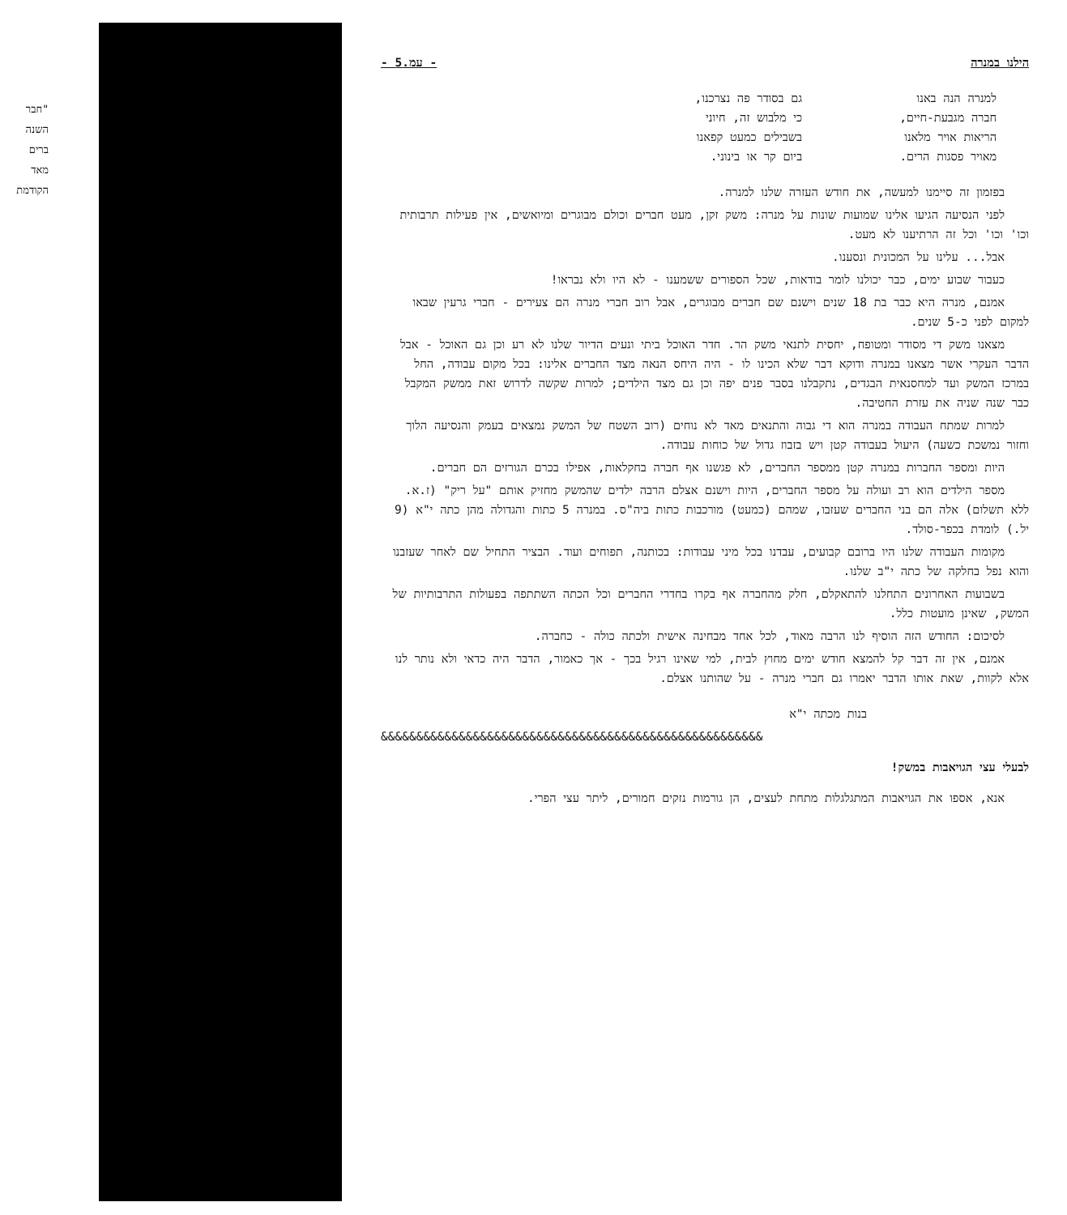"חבר
השנה
ברים
מאד
הקודמת
הילנו במנרה - עמ.5 -
למנרה הנה באנו
חברה מגבעת-חיים,
הריאות אויר מלאנו
מאויר פסגות הרים.
גם בסודר פה נצרכנו,
כי מלבוש זה, חיוני
בשבילים כמעט קפאנו
ביום קר או בינוני.
בפזמון זה סיימנו למעשה, את חודש העזרה שלנו למנרה.
לפני הנסיעה הגיעו אלינו שמועות שונות על מנרה: משק זקן, מעט חברים וכולם מבוגרים ומיואשים, אין פעילות תרבותית וכו' וכו' וכל זה הרתיענו לא מעט.
אבל... עלינו על המכונית ונסענו.
כעבור שבוע ימים, כבר יכולנו לומר בודאות, שכל הספורים ששמענו - לא היו ולא נבראו!
אמנם, מנרה היא כבר בת 18 שנים וישנם שם חברים מבוגרים, אבל רוב חברי מנרה הם צעירים - חברי גרעין שבאו למקום לפני כ-5 שנים.
מצאנו משק די מסודר ומטופח, יחסית לתנאי משק הר. חדר האוכל ביתי ונעים הדיור שלנו לא רע וכן גם האוכל - אבל הדבר העקרי אשר מצאנו במנרה ודוקא דבר שלא הכינו לו - היה היחס הנאה מצד החברים אלינו: בכל מקום עבודה, החל במרכז המשק ועד למחסנאית הבגדים, נתקבלנו בסבר פנים יפה וכן גם מצד הילדים; למרות שקשה לדרוש זאת ממשק המקבל כבר שנה שניה את עזרת החטיבה.
למרות שמתח העבודה במנרה הוא די גבוה והתנאים מאד לא נוחים (רוב השטח של המשק נמצאים בעמק והנסיעה הלוך וחזור נמשכת כשעה) היעול בעבודה קטן ויש בזבוז גדול של כוחות עבודה.
היות ומספר החברות במנרה קטן ממספר החברים, לא פגשנו אף חברה בחקלאות, אפילו בכרם הגורזים הם חברים.
מספר הילדים הוא רב ועולה על מספר החברים, היות וישנם אצלם הרבה ילדים שהמשק מחזיק אותם "על ריק" (ז.א. ללא תשלום) אלה הם בני החברים שעזבו, שמהם (כמעט) מורכבות כתות ביה"ס. במנרה 5 כתות והגדולה מהן כתה י"א (9 יל.) לומדת בכפר-סולד.
מקומות העבודה שלנו היו ברובם קבועים, עבדנו בכל מיני עבודות: בכותנה, תפוחים ועוד. הבציר התחיל שם לאחר שעזבנו והוא נפל בחלקה של כתה י"ב שלנו.
בשבועות האחרונים התחלנו להתאקלם, חלק מהחברה אף בקרו בחדרי החברים וכל הכתה השתתפה בפעולות התרבותיות של המשק, שאינן מועטות כלל.
לסיכום: החודש הזה הוסיף לנו הרבה מאוד, לכל אחד מבחינה אישית ולכתה כולה - כחברה.
אמנם, אין זה דבר קל להמצא חודש ימים מחוץ לבית, למי שאינו רגיל בכך - אך כאמור, הדבר היה כדאי ולא נותר לנו אלא לקוות, שאת אותו הדבר יאמרו גם חברי מנרה - על שהותנו אצלם.
בנות מכתה י"א
&&&&&&&&&&&&&&&&&&&&&&&&&&&&&&&&&&&&&&&&&&&&&&&&&&&&&&
לבעלי עצי הגויאבות במשק!
אנא, אספו את הגויאבות המתגלגלות מתחת לעצים, הן גורמות נזקים חמורים, ליתר עצי הפרי.